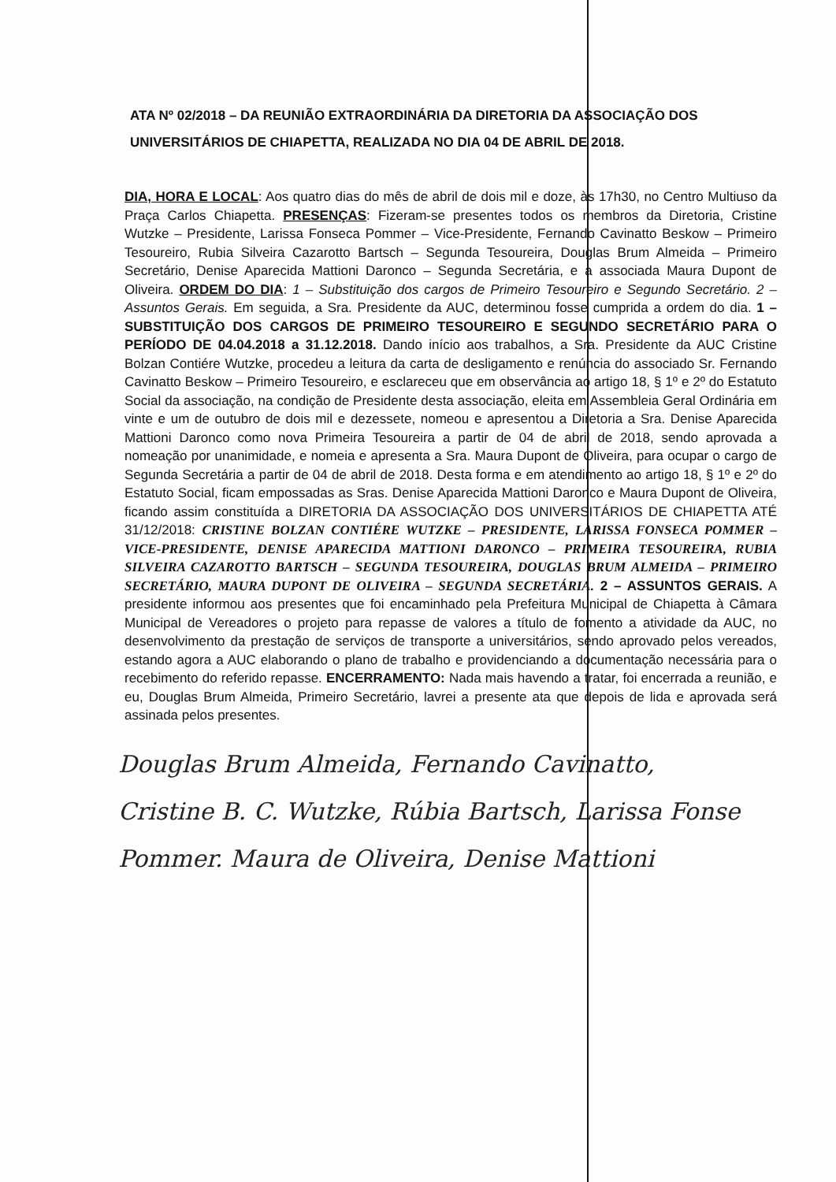ATA Nº 02/2018 – DA REUNIÃO EXTRAORDINÁRIA DA DIRETORIA DA ASSOCIAÇÃO DOS UNIVERSITÁRIOS DE CHIAPETTA, REALIZADA NO DIA 04 DE ABRIL DE 2018.
DIA, HORA E LOCAL: Aos quatro dias do mês de abril de dois mil e doze, às 17h30, no Centro Multiuso da Praça Carlos Chiapetta. PRESENÇAS: Fizeram-se presentes todos os membros da Diretoria, Cristine Wutzke – Presidente, Larissa Fonseca Pommer – Vice-Presidente, Fernando Cavinatto Beskow – Primeiro Tesoureiro, Rubia Silveira Cazarotto Bartsch – Segunda Tesoureira, Douglas Brum Almeida – Primeiro Secretário, Denise Aparecida Mattioni Daronco – Segunda Secretária, e a associada Maura Dupont de Oliveira. ORDEM DO DIA: 1 – Substituição dos cargos de Primeiro Tesoureiro e Segundo Secretário. 2 – Assuntos Gerais. Em seguida, a Sra. Presidente da AUC, determinou fosse cumprida a ordem do dia. 1 – SUBSTITUIÇÃO DOS CARGOS DE PRIMEIRO TESOUREIRO E SEGUNDO SECRETÁRIO PARA O PERÍODO DE 04.04.2018 a 31.12.2018. Dando início aos trabalhos, a Sra. Presidente da AUC Cristine Bolzan Contiére Wutzke, procedeu a leitura da carta de desligamento e renúncia do associado Sr. Fernando Cavinatto Beskow – Primeiro Tesoureiro, e esclareceu que em observância ao artigo 18, § 1º e 2º do Estatuto Social da associação, na condição de Presidente desta associação, eleita em Assembleia Geral Ordinária em vinte e um de outubro de dois mil e dezessete, nomeou e apresentou a Diretoria a Sra. Denise Aparecida Mattioni Daronco como nova Primeira Tesoureira a partir de 04 de abril de 2018, sendo aprovada a nomeação por unanimidade, e nomeia e apresenta a Sra. Maura Dupont de Oliveira, para ocupar o cargo de Segunda Secretária a partir de 04 de abril de 2018. Desta forma e em atendimento ao artigo 18, § 1º e 2º do Estatuto Social, ficam empossadas as Sras. Denise Aparecida Mattioni Daronco e Maura Dupont de Oliveira, ficando assim constituída a DIRETORIA DA ASSOCIAÇÃO DOS UNIVERSITÁRIOS DE CHIAPETTA ATÉ 31/12/2018: CRISTINE BOLZAN CONTIÉRE WUTZKE – PRESIDENTE, LARISSA FONSECA POMMER – VICE-PRESIDENTE, DENISE APARECIDA MATTIONI DARONCO – PRIMEIRA TESOUREIRA, RUBIA SILVEIRA CAZAROTTO BARTSCH – SEGUNDA TESOUREIRA, DOUGLAS BRUM ALMEIDA – PRIMEIRO SECRETÁRIO, MAURA DUPONT DE OLIVEIRA – SEGUNDA SECRETÁRIA. 2 – ASSUNTOS GERAIS. A presidente informou aos presentes que foi encaminhado pela Prefeitura Municipal de Chiapetta à Câmara Municipal de Vereadores o projeto para repasse de valores a título de fomento a atividade da AUC, no desenvolvimento da prestação de serviços de transporte a universitários, sendo aprovado pelos vereados, estando agora a AUC elaborando o plano de trabalho e providenciando a documentação necessária para o recebimento do referido repasse. ENCERRAMENTO: Nada mais havendo a tratar, foi encerrada a reunião, e eu, Douglas Brum Almeida, Primeiro Secretário, lavrei a presente ata que depois de lida e aprovada será assinada pelos presentes.
Douglas Brum Almeida, Fernando Cavinatto,
Cristine B. C. Wutzke, Rúbia Bartsch, Larissa Fonse
Pommer. Maura de Oliveira, Denise Mattioni